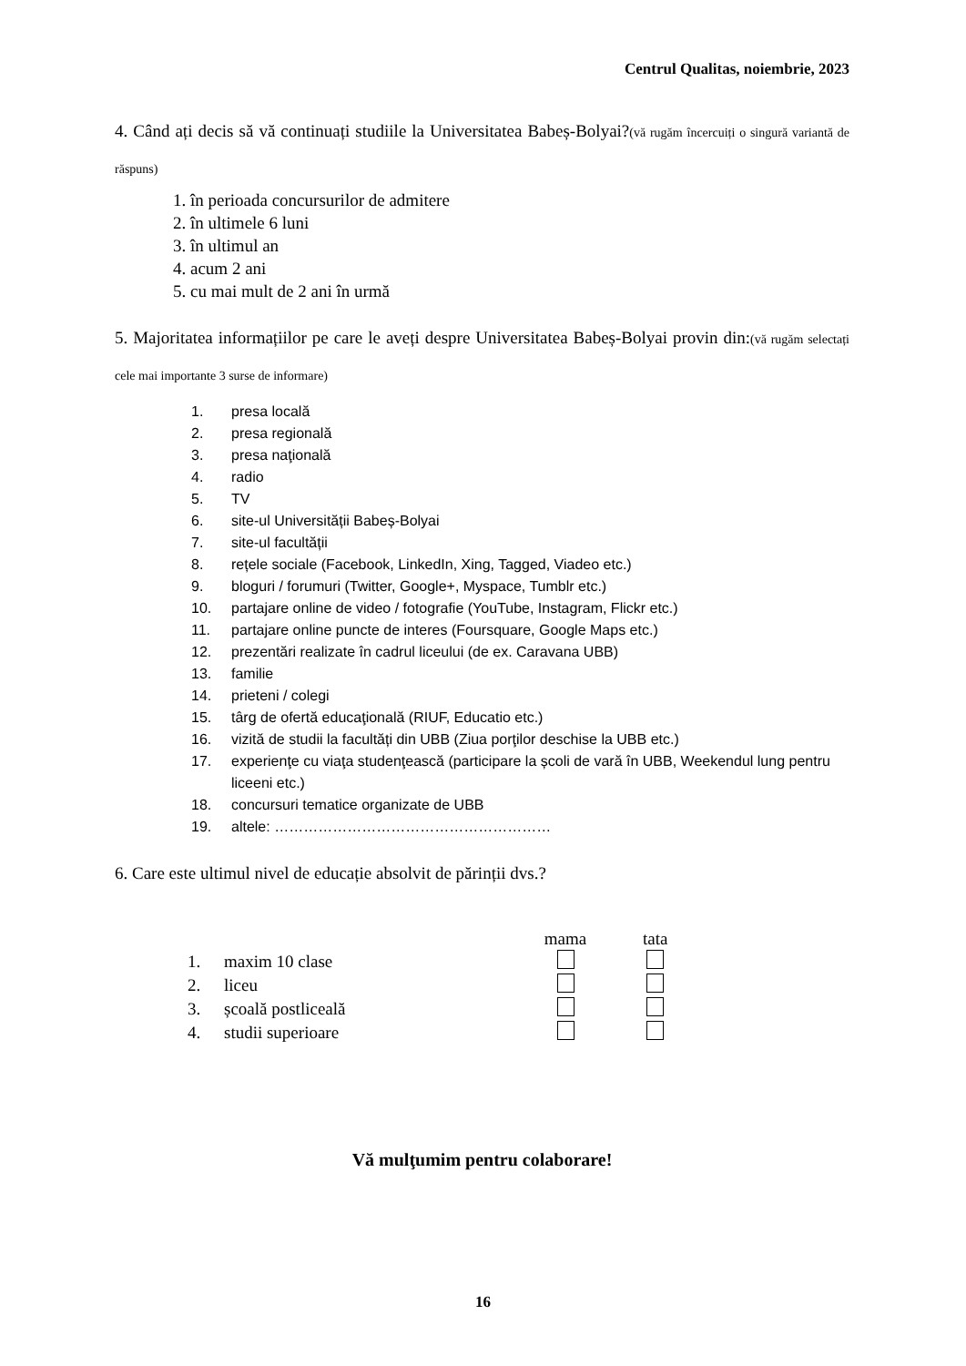Centrul Qualitas, noiembrie, 2023
4. Când ați decis să vă continuați studiile la Universitatea Babeș-Bolyai?(vă rugăm încercuiți o singură variantă de răspuns)
1. în perioada concursurilor de admitere
2. în ultimele 6 luni
3. în ultimul an
4. acum 2 ani
5. cu mai mult de 2 ani în urmă
5. Majoritatea informațiilor pe care le aveți despre Universitatea Babeș-Bolyai provin din:(vă rugăm selectați cele mai importante 3 surse de informare)
1. presa locală
2. presa regională
3. presa naţională
4. radio
5. TV
6. site-ul Universității Babeș-Bolyai
7. site-ul facultății
8. rețele sociale (Facebook, LinkedIn, Xing, Tagged, Viadeo etc.)
9. bloguri / forumuri (Twitter, Google+, Myspace, Tumblr etc.)
10. partajare online de video / fotografie (YouTube, Instagram, Flickr etc.)
11. partajare online puncte de interes (Foursquare, Google Maps etc.)
12. prezentări realizate în cadrul liceului (de ex. Caravana UBB)
13. familie
14. prieteni / colegi
15. târg de ofertă educaţională (RIUF, Educatio etc.)
16. vizită de studii la facultăți din UBB (Ziua porţilor deschise la UBB etc.)
17. experienţe cu viaţa studenţească (participare la școli de vară în UBB, Weekendul lung pentru liceeni etc.)
18. concursuri tematice organizate de UBB
19. altele: …………………………………………………
6. Care este ultimul nivel de educație absolvit de părinții dvs.?
| | | mama | tata |
| --- | --- | --- | --- |
| 1. | maxim 10 clase | | |
| 2. | liceu | | |
| 3. | școală postliceală | | |
| 4. | studii superioare | | |
Vă mulţumim pentru colaborare!
16